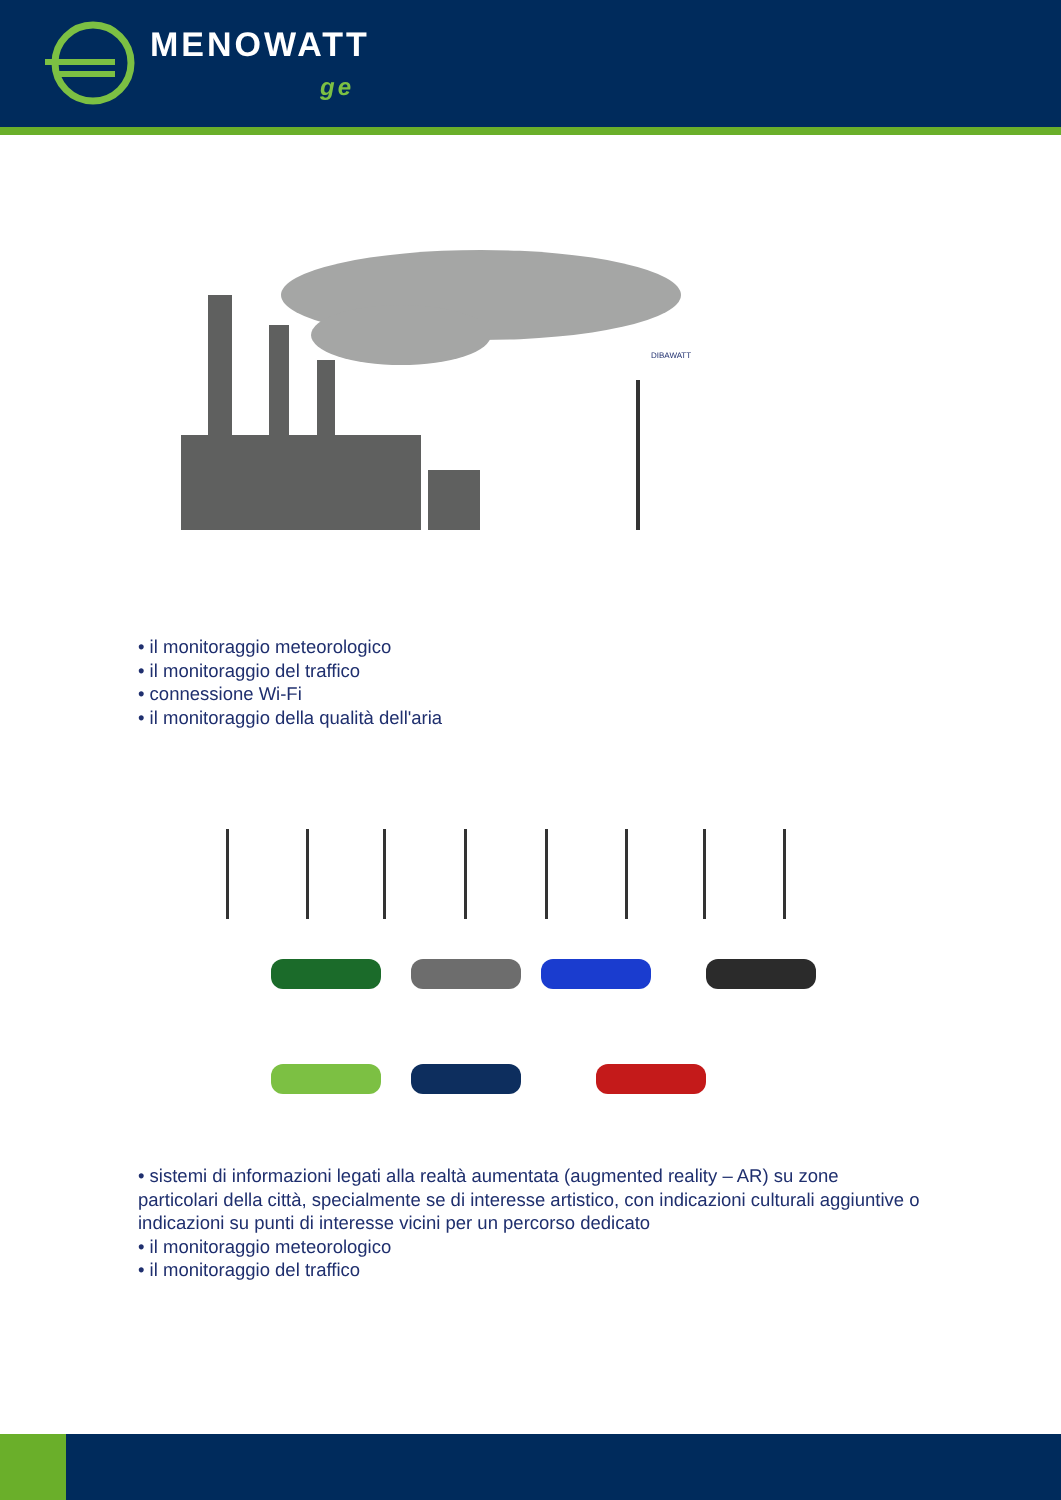MENOWATT
ge
DIBAWATT
• il monitoraggio meteorologico
• il monitoraggio del traffico
• connessione Wi-Fi
• il monitoraggio della qualità dell'aria
• sistemi di informazioni legati alla realtà aumentata (augmented reality – AR) su zone particolari della città, specialmente se di interesse artistico, con indicazioni culturali aggiuntive o indicazioni su punti di interesse vicini per un percorso dedicato
• il monitoraggio meteorologico
• il monitoraggio del traffico